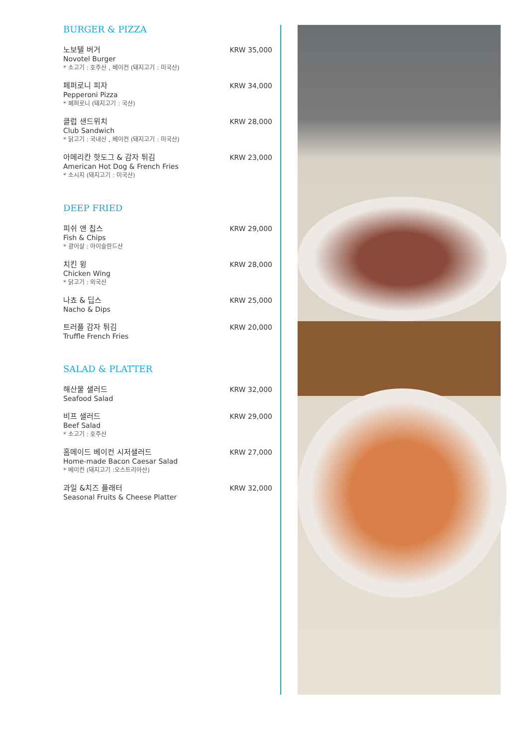BURGER & PIZZA
노보텔 버거
Novotel Burger
* 소고기 : 호주산 , 베이컨 (돼지고기 : 미국산)
KRW 35,000
페퍼로니 피자
Pepperoni Pizza
* 페퍼로니 (돼지고기 : 국산)
KRW 34,000
클럽 샌드위치
Club Sandwich
* 닭고기 : 국내산 , 베이컨 (돼지고기 : 미국산)
KRW 28,000
아메리칸 핫도그 & 감자 튀김
American Hot Dog & French Fries
* 소시지 (돼지고기 : 미국산)
KRW 23,000
DEEP FRIED
피쉬 앤 칩스
Fish & Chips
* 광어살 : 아이슬란드산
KRW 29,000
치킨 윙
Chicken Wing
* 닭고기 : 외국산
KRW 28,000
나쵸 & 딥스
Nacho & Dips
KRW 25,000
트러플 감자 튀김
Truffle French Fries
KRW 20,000
SALAD & PLATTER
해산물 샐러드
Seafood Salad
KRW 32,000
비프 샐러드
Beef Salad
* 소고기 : 호주산
KRW 29,000
홈메이드 베이컨 시저샐러드
Home-made Bacon Caesar Salad
* 베이컨 (돼지고기 :오스트리아산)
KRW 27,000
과일 &치즈 플래터
Seasonal Fruits & Cheese Platter
KRW 32,000